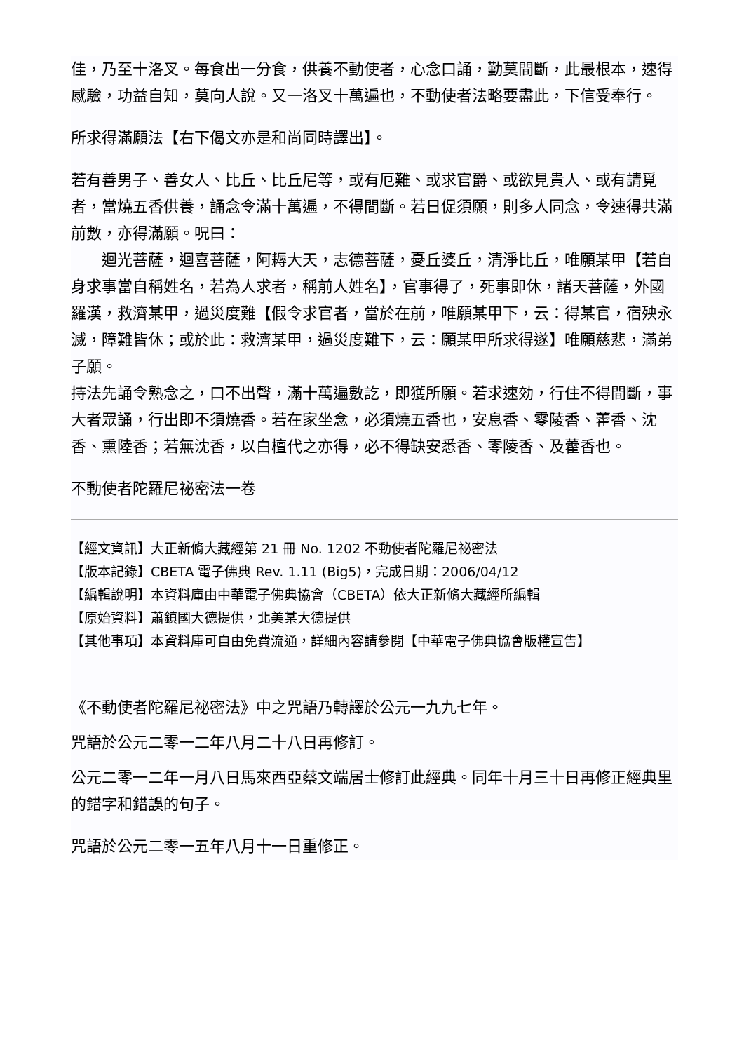佳，乃至十洛叉。每食出一分食，供養不動使者，心念口誦，勤莫間斷，此最根本，速得感驗，功益自知，莫向人說。又一洛叉十萬遍也，不動使者法略要盡此，下信受奉行。
所求得滿願法【右下偈文亦是和尚同時譯出】。
若有善男子、善女人、比丘、比丘尼等，或有厄難、或求官爵、或欲見貴人、或有請覓者，當燒五香供養，誦念令滿十萬遍，不得間斷。若日促須願，則多人同念，令速得共滿前數，亦得滿願。呪曰：
　　迴光菩薩，迴喜菩薩，阿耨大天，志德菩薩，憂丘婆丘，清淨比丘，唯願某甲【若自身求事當自稱姓名，若為人求者，稱前人姓名】，官事得了，死事即休，諸天菩薩，外國羅漢，救濟某甲，過災度難【假令求官者，當於在前，唯願某甲下，云：得某官，宿殃永滅，障難皆休；或於此：救濟某甲，過災度難下，云：願某甲所求得遂】唯願慈悲，滿弟子願。
持法先誦令熟念之，口不出聲，滿十萬遍數訖，即獲所願。若求速効，行住不得間斷，事大者眾誦，行出即不須燒香。若在家坐念，必須燒五香也，安息香、零陵香、藿香、沈香、熏陸香；若無沈香，以白檀代之亦得，必不得缺安悉香、零陵香、及藿香也。
不動使者陀羅尼祕密法一卷
【經文資訊】大正新脩大藏經第 21 冊 No. 1202 不動使者陀羅尼祕密法
【版本記錄】CBETA 電子佛典 Rev. 1.11 (Big5)，完成日期：2006/04/12
【編輯說明】本資料庫由中華電子佛典協會（CBETA）依大正新脩大藏經所編輯
【原始資料】蕭鎮國大德提供，北美某大德提供
【其他事項】本資料庫可自由免費流通，詳細內容請參閱【中華電子佛典協會版權宣告】
《不動使者陀羅尼祕密法》中之咒語乃轉譯於公元一九九七年。
咒語於公元二零一二年八月二十八日再修訂。
公元二零一二年一月八日馬來西亞蔡文端居士修訂此經典。同年十月三十日再修正經典里的錯字和錯誤的句子。
咒語於公元二零一五年八月十一日重修正。